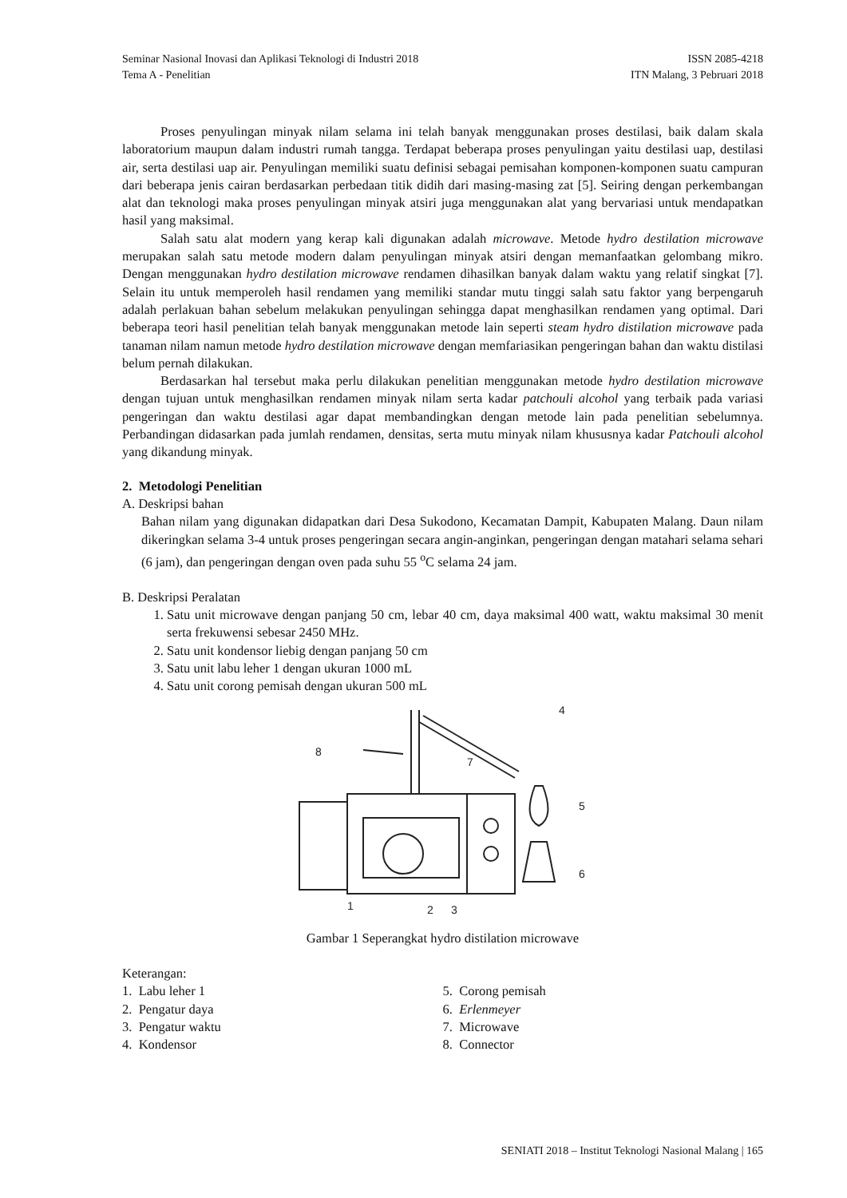Seminar Nasional Inovasi dan Aplikasi Teknologi di Industri 2018 ISSN 2085-4218
Tema A - Penelitian ITN Malang, 3 Pebruari 2018
Proses penyulingan minyak nilam selama ini telah banyak menggunakan proses destilasi, baik dalam skala laboratorium maupun dalam industri rumah tangga. Terdapat beberapa proses penyulingan yaitu destilasi uap, destilasi air, serta destilasi uap air. Penyulingan memiliki suatu definisi sebagai pemisahan komponen-komponen suatu campuran dari beberapa jenis cairan berdasarkan perbedaan titik didih dari masing-masing zat [5]. Seiring dengan perkembangan alat dan teknologi maka proses penyulingan minyak atsiri juga menggunakan alat yang bervariasi untuk mendapatkan hasil yang maksimal.
Salah satu alat modern yang kerap kali digunakan adalah microwave. Metode hydro destilation microwave merupakan salah satu metode modern dalam penyulingan minyak atsiri dengan memanfaatkan gelombang mikro. Dengan menggunakan hydro destilation microwave rendamen dihasilkan banyak dalam waktu yang relatif singkat [7]. Selain itu untuk memperoleh hasil rendamen yang memiliki standar mutu tinggi salah satu faktor yang berpengaruh adalah perlakuan bahan sebelum melakukan penyulingan sehingga dapat menghasilkan rendamen yang optimal. Dari beberapa teori hasil penelitian telah banyak menggunakan metode lain seperti steam hydro distilation microwave pada tanaman nilam namun metode hydro destilation microwave dengan memfariasikan pengeringan bahan dan waktu distilasi belum pernah dilakukan.
Berdasarkan hal tersebut maka perlu dilakukan penelitian menggunakan metode hydro destilation microwave dengan tujuan untuk menghasilkan rendamen minyak nilam serta kadar patchouli alcohol yang terbaik pada variasi pengeringan dan waktu destilasi agar dapat membandingkan dengan metode lain pada penelitian sebelumnya. Perbandingan didasarkan pada jumlah rendamen, densitas, serta mutu minyak nilam khususnya kadar Patchouli alcohol yang dikandung minyak.
2. Metodologi Penelitian
A. Deskripsi bahan
Bahan nilam yang digunakan didapatkan dari Desa Sukodono, Kecamatan Dampit, Kabupaten Malang. Daun nilam dikeringkan selama 3-4 untuk proses pengeringan secara angin-anginkan, pengeringan dengan matahari selama sehari (6 jam), dan pengeringan dengan oven pada suhu 55 <sup>o</sup>C selama 24 jam.
B. Deskripsi Peralatan
1. Satu unit microwave dengan panjang 50 cm, lebar 40 cm, daya maksimal 400 watt, waktu maksimal 30 menit serta frekuwensi sebesar 2450 MHz.
2. Satu unit kondensor liebig dengan panjang 50 cm
3. Satu unit labu leher 1 dengan ukuran 1000 mL
4. Satu unit corong pemisah dengan ukuran 500 mL
8
7
4
5
6
1
2
3
Gambar 1 Seperangkat hydro distilation microwave
Keterangan:
1. Labu leher 1
2. Pengatur daya
3. Pengatur waktu
4. Kondensor
5. Corong pemisah
6. Erlenmeyer
7. Microwave
8. Connector
SENIATI 2018 – Institut Teknologi Nasional Malang | 165